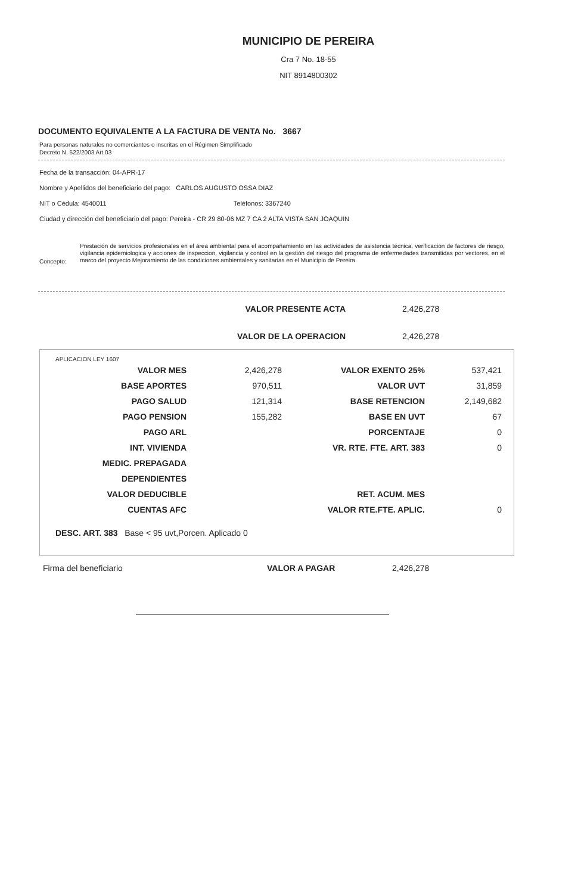MUNICIPIO DE PEREIRA
Cra 7 No. 18-55
NIT 8914800302
DOCUMENTO EQUIVALENTE A LA FACTURA DE VENTA No. 3667
Para personas naturales no comerciantes o inscritas en el Régimen Simplificado
Decreto N. 522/2003 Art.03
Fecha de la transacción: 04-APR-17
Nombre y Apellidos del beneficiario del pago: CARLOS AUGUSTO OSSA DIAZ
NIT o Cédula: 4540011 Teléfonos: 3367240
Ciudad y dirección del beneficiario del pago: Pereira - CR 29 80-06 MZ 7 CA 2 ALTA VISTA SAN JOAQUIN
Concepto:
Prestación de servicios profesionales en el área ambiental para el acompañamiento en las actividades de asistencia técnica, verificación de factores de riesgo, vigilancia epidemiologica y acciones de inspeccion, vigilancia y control en la gestión del riesgo del programa de enfermedades transmitidas por vectores, en el marco del proyecto Mejoramiento de las condiciones ambientales y sanitarias en el Municipio de Pereira.
VALOR PRESENTE ACTA 2,426,278
VALOR DE LA OPERACION 2,426,278
APLICACION LEY 1607
| VALOR MES | 2,426,278 | VALOR EXENTO 25% | 537,421 |
| BASE APORTES | 970,511 | VALOR UVT | 31,859 |
| PAGO SALUD | 121,314 | BASE RETENCION | 2,149,682 |
| PAGO PENSION | 155,282 | BASE EN UVT | 67 |
| PAGO ARL | | PORCENTAJE | 0 |
| INT. VIVIENDA | | VR. RTE. FTE. ART. 383 | 0 |
| MEDIC. PREPAGADA | | | |
| DEPENDIENTES | | | |
| VALOR DEDUCIBLE | | RET. ACUM. MES | |
| CUENTAS AFC | | VALOR RTE.FTE. APLIC. | 0 |
DESC. ART. 383 Base < 95 uvt,Porcen. Aplicado 0
Firma del beneficiario VALOR A PAGAR 2,426,278